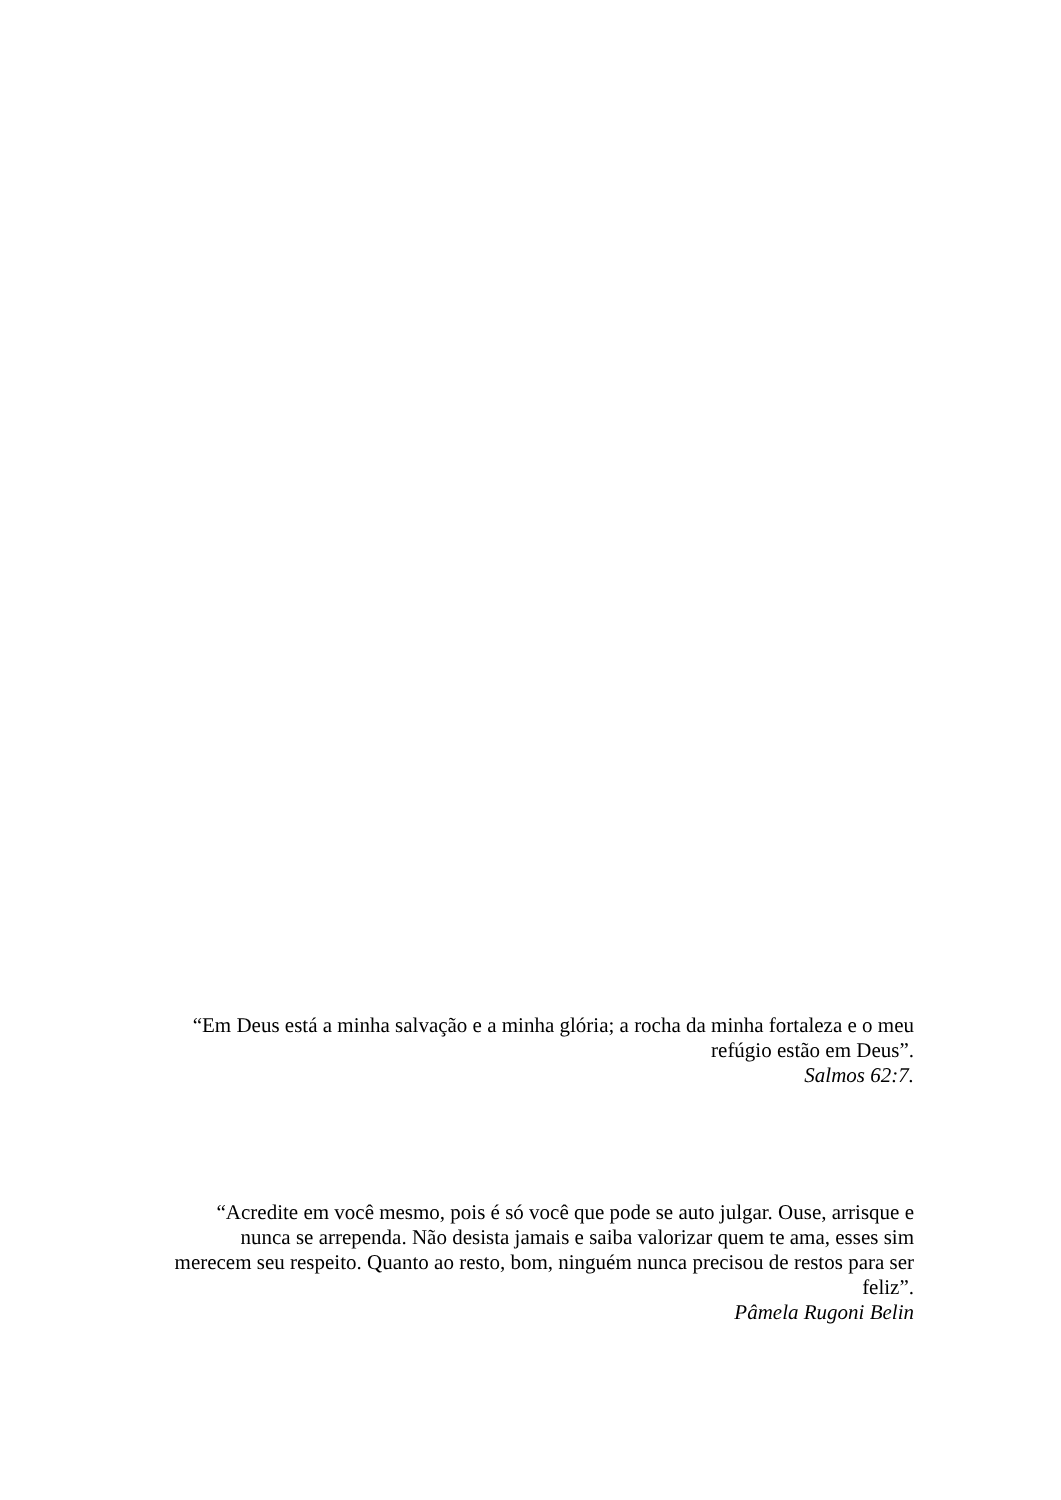“Em Deus está a minha salvação e a minha glória; a rocha da minha fortaleza e o meu
refúgio estão em Deus”.
Salmos 62:7.
“Acredite em você mesmo, pois é só você que pode se auto julgar. Ouse, arrisque e
nunca se arrependa. Não desista jamais e saiba valorizar quem te ama, esses sim
merecem seu respeito. Quanto ao resto, bom, ninguém nunca precisou de restos para ser
feliz”.
Pâmela Rugoni Belin